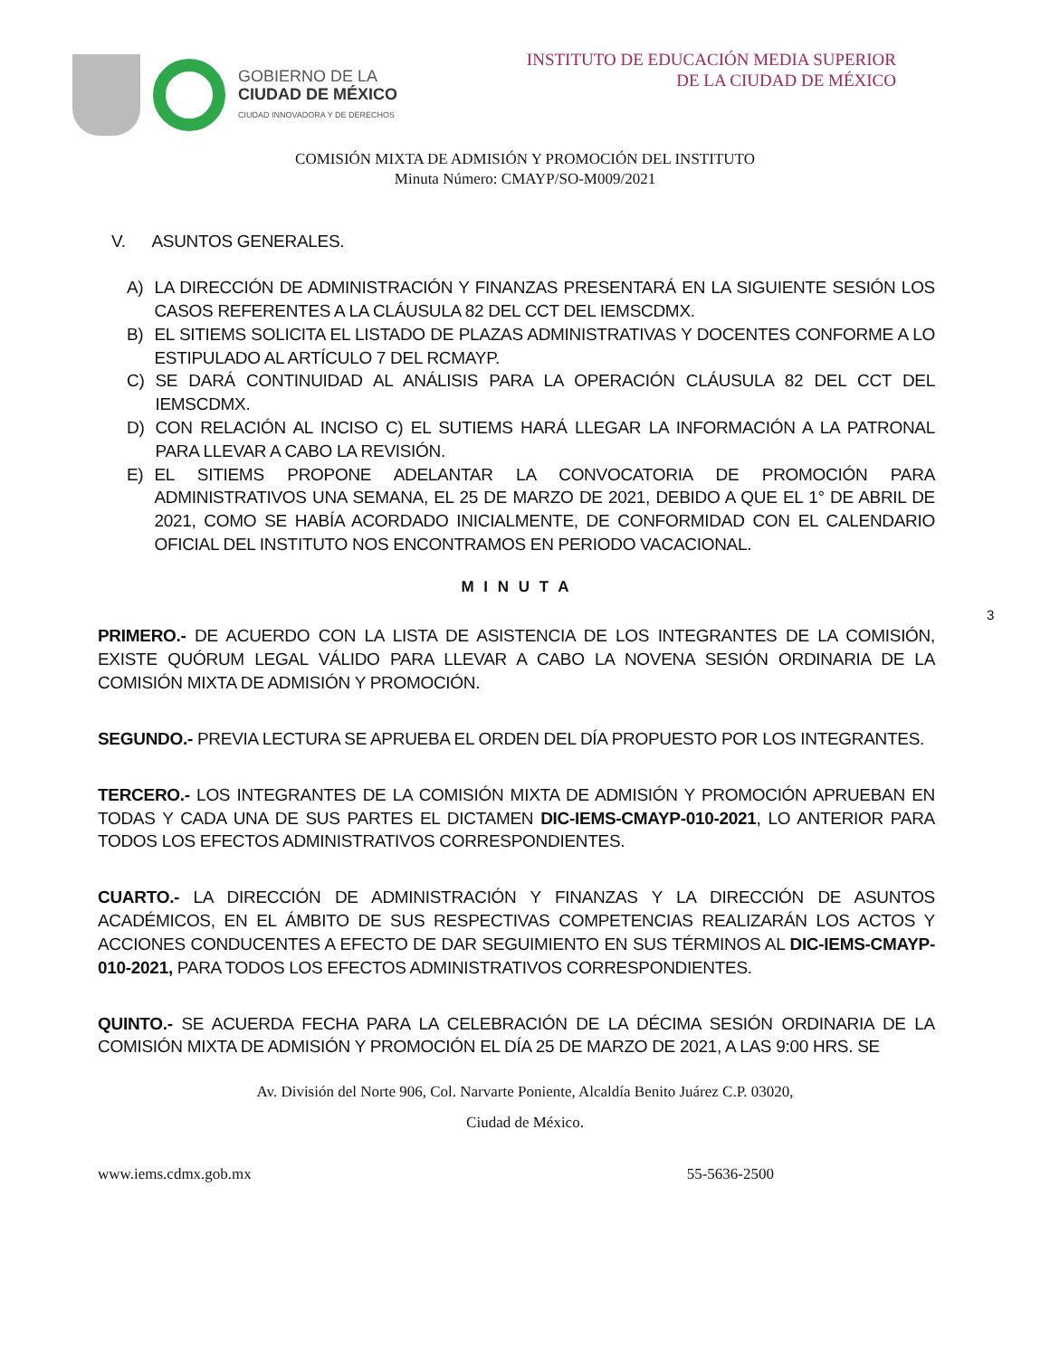GOBIERNO DE LA
CIUDAD DE MÉXICO
CIUDAD INNOVADORA Y DE DERECHOS
INSTITUTO DE EDUCACIÓN MEDIA SUPERIOR
DE LA CIUDAD DE MÉXICO
COMISIÓN MIXTA DE ADMISIÓN Y PROMOCIÓN DEL INSTITUTO
Minuta Número: CMAYP/SO-M009/2021
V. ASUNTOS GENERALES.
A) LA DIRECCIÓN DE ADMINISTRACIÓN Y FINANZAS PRESENTARÁ EN LA SIGUIENTE SESIÓN LOS CASOS REFERENTES A LA CLÁUSULA 82 DEL CCT DEL IEMSCDMX.
B) EL SITIEMS SOLICITA EL LISTADO DE PLAZAS ADMINISTRATIVAS Y DOCENTES CONFORME A LO ESTIPULADO AL ARTÍCULO 7 DEL RCMAYP.
C) SE DARÁ CONTINUIDAD AL ANÁLISIS PARA LA OPERACIÓN CLÁUSULA 82 DEL CCT DEL IEMSCDMX.
D) CON RELACIÓN AL INCISO C) EL SUTIEMS HARÁ LLEGAR LA INFORMACIÓN A LA PATRONAL PARA LLEVAR A CABO LA REVISIÓN.
E) EL SITIEMS PROPONE ADELANTAR LA CONVOCATORIA DE PROMOCIÓN PARA ADMINISTRATIVOS UNA SEMANA, EL 25 DE MARZO DE 2021, DEBIDO A QUE EL 1° DE ABRIL DE 2021, COMO SE HABÍA ACORDADO INICIALMENTE, DE CONFORMIDAD CON EL CALENDARIO OFICIAL DEL INSTITUTO NOS ENCONTRAMOS EN PERIODO VACACIONAL.
M I N U T A
3
PRIMERO.- DE ACUERDO CON LA LISTA DE ASISTENCIA DE LOS INTEGRANTES DE LA COMISIÓN, EXISTE QUÓRUM LEGAL VÁLIDO PARA LLEVAR A CABO LA NOVENA SESIÓN ORDINARIA DE LA COMISIÓN MIXTA DE ADMISIÓN Y PROMOCIÓN.
SEGUNDO.- PREVIA LECTURA SE APRUEBA EL ORDEN DEL DÍA PROPUESTO POR LOS INTEGRANTES.
TERCERO.- LOS INTEGRANTES DE LA COMISIÓN MIXTA DE ADMISIÓN Y PROMOCIÓN APRUEBAN EN TODAS Y CADA UNA DE SUS PARTES EL DICTAMEN DIC-IEMS-CMAYP-010-2021, LO ANTERIOR PARA TODOS LOS EFECTOS ADMINISTRATIVOS CORRESPONDIENTES.
CUARTO.- LA DIRECCIÓN DE ADMINISTRACIÓN Y FINANZAS Y LA DIRECCIÓN DE ASUNTOS ACADÉMICOS, EN EL ÁMBITO DE SUS RESPECTIVAS COMPETENCIAS REALIZARÁN LOS ACTOS Y ACCIONES CONDUCENTES A EFECTO DE DAR SEGUIMIENTO EN SUS TÉRMINOS AL DIC-IEMS-CMAYP-010-2021, PARA TODOS LOS EFECTOS ADMINISTRATIVOS CORRESPONDIENTES.
QUINTO.- SE ACUERDA FECHA PARA LA CELEBRACIÓN DE LA DÉCIMA SESIÓN ORDINARIA DE LA COMISIÓN MIXTA DE ADMISIÓN Y PROMOCIÓN EL DÍA 25 DE MARZO DE 2021, A LAS 9:00 HRS. SE
Av. División del Norte 906, Col. Narvarte Poniente, Alcaldía Benito Juárez C.P. 03020,
Ciudad de México.
www.iems.cdmx.gob.mx 55-5636-2500